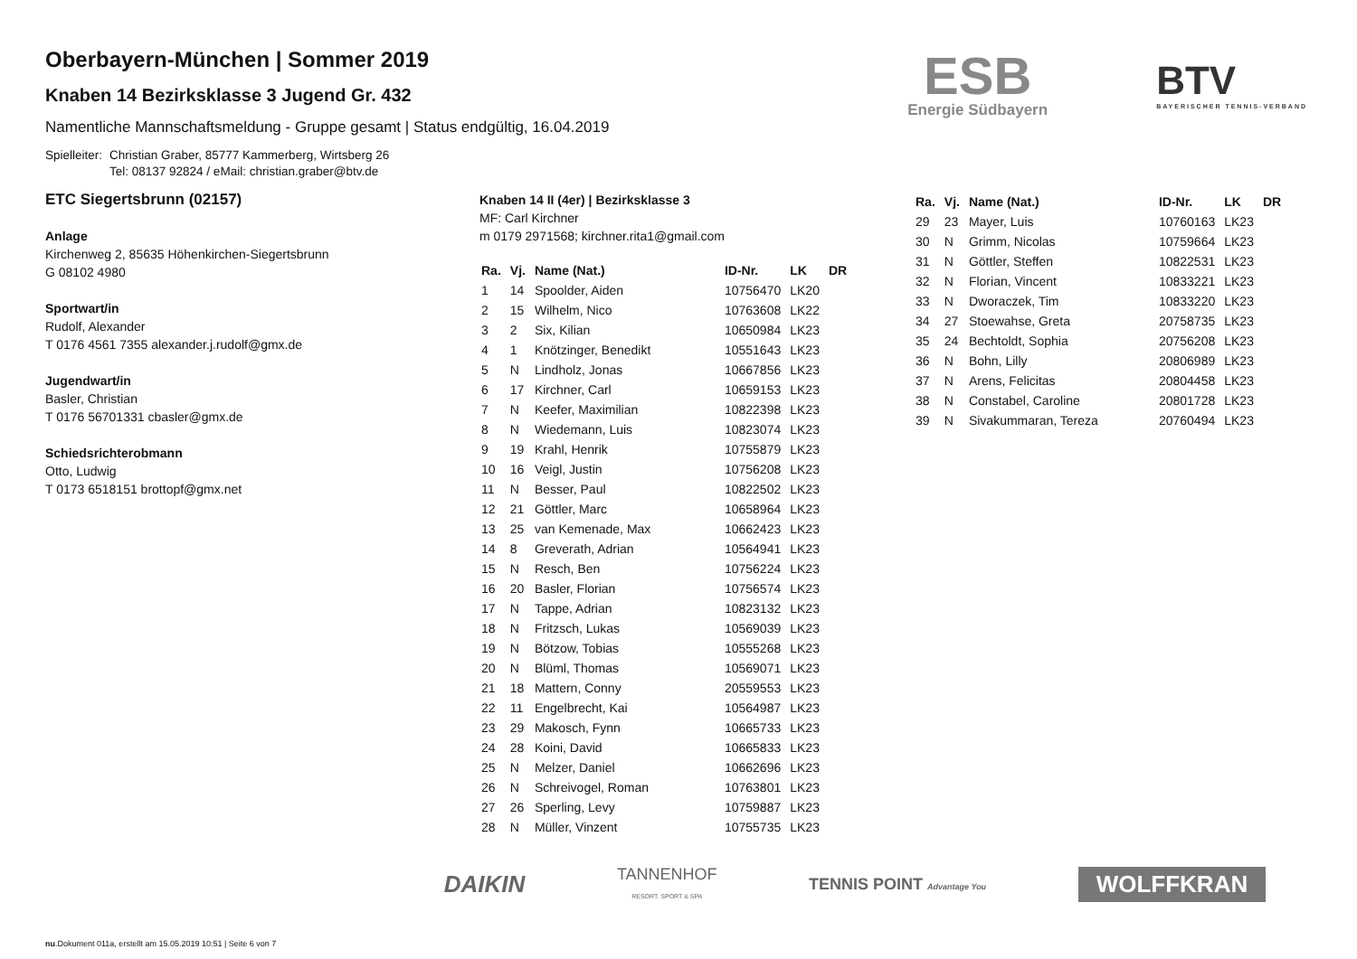ESB
Energie Südbayern
BTV
BAYERISCHER TENNIS-VERBAND
Oberbayern-München | Sommer 2019
Knaben 14 Bezirksklasse 3 Jugend Gr. 432
Namentliche Mannschaftsmeldung - Gruppe gesamt | Status endgültig, 16.04.2019
Spielleiter: Christian Graber, 85777 Kammerberg, Wirtsberg 26
Tel: 08137 92824 / eMail: christian.graber@btv.de
ETC Siegertsbrunn (02157)
Anlage
Kirchenweg 2, 85635 Höhenkirchen-Siegertsbrunn
G 08102 4980
Sportwart/in
Rudolf, Alexander
T 0176 4561 7355 alexander.j.rudolf@gmx.de
Jugendwart/in
Basler, Christian
T 0176 56701331 cbasler@gmx.de
Schiedsrichterobmann
Otto, Ludwig
T 0173 6518151 brottopf@gmx.net
Knaben 14 II (4er) | Bezirksklasse 3
MF: Carl Kirchner
m 0179 2971568; kirchner.rita1@gmail.com
| Ra. | Vj. | Name (Nat.) | ID-Nr. | LK | DR |
| --- | --- | --- | --- | --- | --- |
| 1 | 14 | Spoolder, Aiden | 10756470 | LK20 | |
| 2 | 15 | Wilhelm, Nico | 10763608 | LK22 | |
| 3 | 2 | Six, Kilian | 10650984 | LK23 | |
| 4 | 1 | Knötzinger, Benedikt | 10551643 | LK23 | |
| 5 | N | Lindholz, Jonas | 10667856 | LK23 | |
| 6 | 17 | Kirchner, Carl | 10659153 | LK23 | |
| 7 | N | Keefer, Maximilian | 10822398 | LK23 | |
| 8 | N | Wiedemann, Luis | 10823074 | LK23 | |
| 9 | 19 | Krahl, Henrik | 10755879 | LK23 | |
| 10 | 16 | Veigl, Justin | 10756208 | LK23 | |
| 11 | N | Besser, Paul | 10822502 | LK23 | |
| 12 | 21 | Göttler, Marc | 10658964 | LK23 | |
| 13 | 25 | van Kemenade, Max | 10662423 | LK23 | |
| 14 | 8 | Greverath, Adrian | 10564941 | LK23 | |
| 15 | N | Resch, Ben | 10756224 | LK23 | |
| 16 | 20 | Basler, Florian | 10756574 | LK23 | |
| 17 | N | Tappe, Adrian | 10823132 | LK23 | |
| 18 | N | Fritzsch, Lukas | 10569039 | LK23 | |
| 19 | N | Bötzow, Tobias | 10555268 | LK23 | |
| 20 | N | Blüml, Thomas | 10569071 | LK23 | |
| 21 | 18 | Mattern, Conny | 20559553 | LK23 | |
| 22 | 11 | Engelbrecht, Kai | 10564987 | LK23 | |
| 23 | 29 | Makosch, Fynn | 10665733 | LK23 | |
| 24 | 28 | Koini, David | 10665833 | LK23 | |
| 25 | N | Melzer, Daniel | 10662696 | LK23 | |
| 26 | N | Schreivogel, Roman | 10763801 | LK23 | |
| 27 | 26 | Sperling, Levy | 10759887 | LK23 | |
| 28 | N | Müller, Vinzent | 10755735 | LK23 | |
| Ra. | Vj. | Name (Nat.) | ID-Nr. | LK | DR |
| --- | --- | --- | --- | --- | --- |
| 29 | 23 | Mayer, Luis | 10760163 | LK23 | |
| 30 | N | Grimm, Nicolas | 10759664 | LK23 | |
| 31 | N | Göttler, Steffen | 10822531 | LK23 | |
| 32 | N | Florian, Vincent | 10833221 | LK23 | |
| 33 | N | Dworaczek, Tim | 10833220 | LK23 | |
| 34 | 27 | Stoewahse, Greta | 20758735 | LK23 | |
| 35 | 24 | Bechtoldt, Sophia | 20756208 | LK23 | |
| 36 | N | Bohn, Lilly | 20806989 | LK23 | |
| 37 | N | Arens, Felicitas | 20804458 | LK23 | |
| 38 | N | Constabel, Caroline | 20801728 | LK23 | |
| 39 | N | Sivakummaran, Tereza | 20760494 | LK23 | |
DAIKIN TANNENHOF
RESORT. SPORT & SPA TENNIS POINT Advantage You WOLFFKRAN
nu.Dokument 011a, erstellt am 15.05.2019 10:51 | Seite 6 von 7